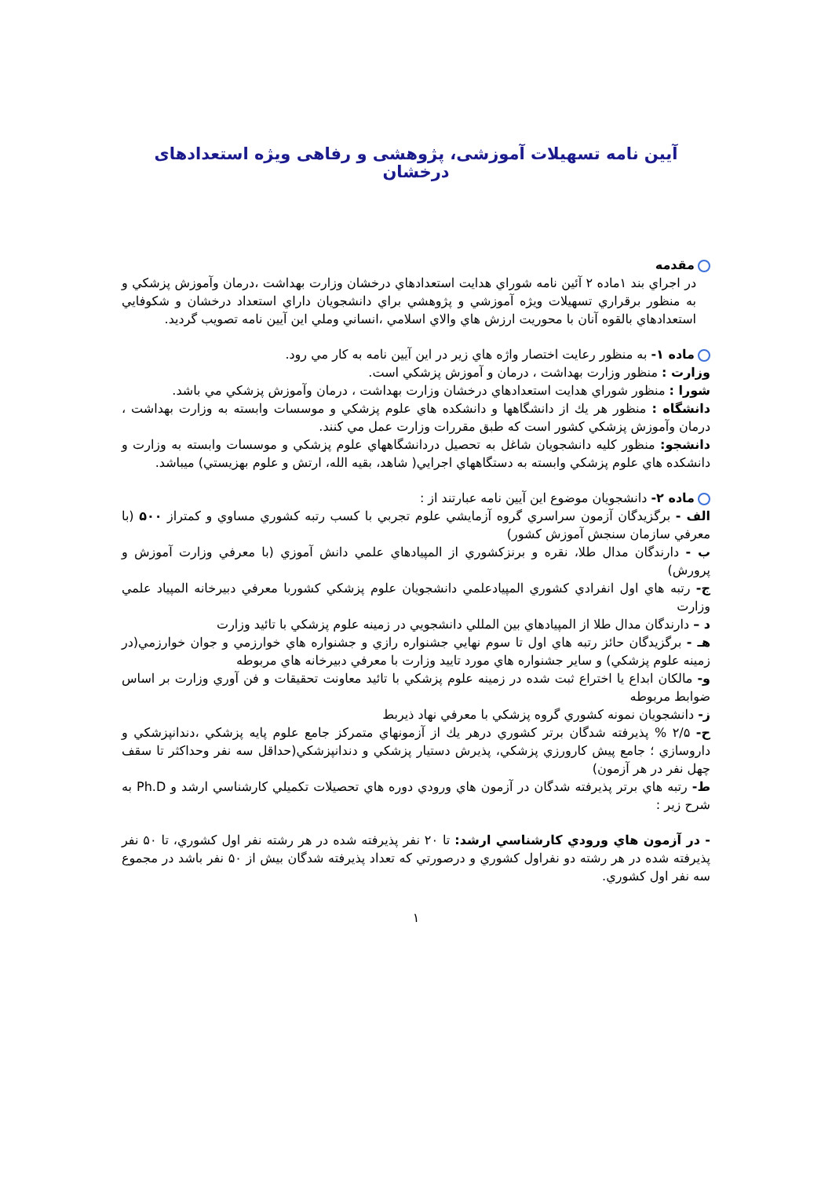آیین نامه تسهیلات آموزشی، پژوهشی و رفاهی ویژه استعدادهای درخشان
مقدمه
در اجراي بند ۱ماده ۲ آئين نامه شوراي هدايت استعدادهاي درخشان وزارت بهداشت ،درمان وآموزش پزشكي و به منظور برقراري تسهيلات ويژه آموزشي و پژوهشي براي دانشجويان داراي استعداد درخشان و شكوفايي استعدادهاي بالقوه آنان با محوريت ارزش هاي والاي اسلامي ،انساني وملي اين آيين نامه تصويب گرديد.
ماده ۱- به منظور رعايت اختصار واژه هاي زير در اين آيين نامه به كار مي رود.
وزارت : منظور وزارت بهداشت ، درمان و آموزش پزشكي است.
شورا : منظور شوراي هدايت استعدادهاي درخشان وزارت بهداشت ، درمان وآموزش پزشكي مي باشد.
دانشگاه : منظور هر يك از دانشگاهها و دانشكده هاي علوم پزشكي و موسسات وابسته به وزارت بهداشت ، درمان وآموزش پزشكي كشور است كه طبق مقررات وزارت عمل مي كنند.
دانشجو: منظور كليه دانشجويان شاغل به تحصيل دردانشگاههاي علوم پزشكي و موسسات وابسته به وزارت و دانشكده هاي علوم پزشكي وابسته به دستگاههاي اجرايي( شاهد، بقيه الله، ارتش و علوم بهزيستي) ميباشد.
ماده ۲- دانشجويان موضوع اين آيين نامه عبارتند از :
الف - برگزيدگان آزمون سراسري گروه آزمايشي علوم تجربي با كسب رتبه كشوري مساوي و كمتراز ۵۰۰ (با معرفي سازمان سنجش آموزش كشور)
ب - دارندگان مدال طلا، نقره و برنزكشوري از المپيادهاي علمي دانش آموزي (با معرفي وزارت آموزش و پرورش)
ج- رتبه هاي اول انفرادي كشوري المپيادعلمي دانشجويان علوم پزشكي كشوربا معرفي دبيرخانه المپياد علمي وزارت
د – دارندگان مدال طلا از المپيادهاي بين المللي دانشجويي در زمينه علوم پزشكي با تائيد وزارت
هـ - برگزيدگان حائز رتبه هاي اول تا سوم نهايي جشنواره رازي و جشنواره هاي خوارزمي و جوان خوارزمي(در زمينه علوم پزشكي) و ساير جشنواره هاي مورد تاييد وزارت با معرفي دبيرخانه هاي مربوطه
و- مالكان ابداع يا اختراع ثبت شده در زمينه علوم پزشكي با تائيد معاونت تحقيقات و فن آوري وزارت بر اساس ضوابط مربوطه
ز- دانشجويان نمونه كشوري گروه پزشكي با معرفي نهاد ذيربط
ح- ۲/۵ % پذيرفته شدگان برتر كشوري درهر يك از آزمونهاي متمركز جامع علوم پايه پزشكي ،دندانپزشكي و داروسازي ؛ جامع پيش كارورزي پزشكي، پذيرش دستيار پزشكي و دندانپزشكي(حداقل سه نفر وحداكثر تا سقف چهل نفر در هر آزمون)
ط- رتبه هاي برتر پذيرفته شدگان در آزمون هاي ورودي دوره هاي تحصيلات تكميلي كارشناسي ارشد و Ph.D به شرح زير :
- در آزمون هاي ورودي كارشناسي ارشد: تا ۲۰ نفر پذيرفته شده در هر رشته نفر اول كشوري، تا ۵۰ نفر پذيرفته شده در هر رشته دو نفراول كشوري و درصورتي كه تعداد پذيرفته شدگان بيش از ۵۰ نفر باشد در مجموع سه نفر اول كشوري.
۱